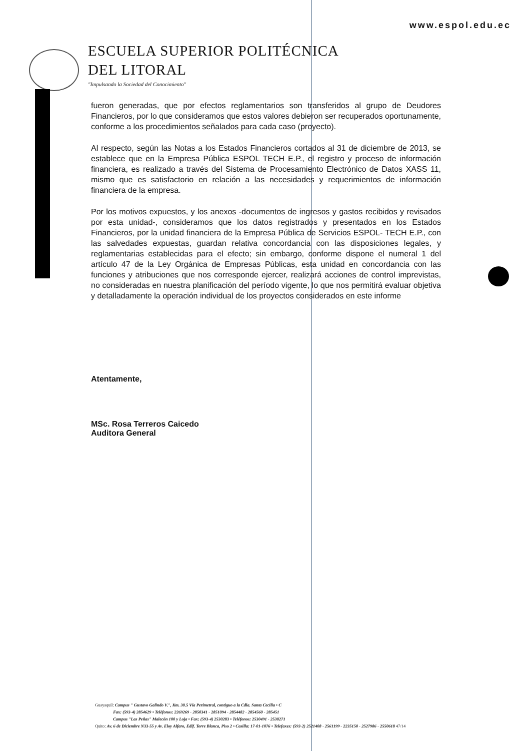www.espol.edu.ec
ESCUELA SUPERIOR POLITÉCNICA
DEL LITORAL
"Impulsando la Sociedad del Conocimiento"
fueron generadas, que por efectos reglamentarios son transferidos al grupo de Deudores Financieros, por lo que consideramos que estos valores debieron ser recuperados oportunamente, conforme a los procedimientos señalados para cada caso (proyecto).
Al respecto, según las Notas a los Estados Financieros cortados al 31 de diciembre de 2013, se establece que en la Empresa Pública ESPOL TECH E.P., el registro y proceso de información financiera, es realizado a través del Sistema de Procesamiento Electrónico de Datos XASS 11, mismo que es satisfactorio en relación a las necesidades y requerimientos de información financiera de la empresa.
Por los motivos expuestos, y los anexos -documentos de ingresos y gastos recibidos y revisados por esta unidad-, consideramos que los datos registrados y presentados en los Estados Financieros, por la unidad financiera de la Empresa Pública de Servicios ESPOL- TECH E.P., con las salvedades expuestas, guardan relativa concordancia con las disposiciones legales, y reglamentarias establecidas para el efecto; sin embargo, conforme dispone el numeral 1 del artículo 47 de la Ley Orgánica de Empresas Públicas, esta unidad en concordancia con las funciones y atribuciones que nos corresponde ejercer, realizará acciones de control imprevistas, no consideradas en nuestra planificación del período vigente, lo que nos permitirá evaluar objetiva y detalladamente la operación individual de los proyectos considerados en este informe
Atentamente,
MSc. Rosa Terreros Caicedo
Auditora General
Guayaquil: Campus " Gustavo Galindo V.", Km. 30.5 Vía Perimetral, contiguo a la Cdla. Santa Cecilia • C
Fax: (593-4) 2854629 • Teléfonos: 2269269 - 2850341 - 2851094 - 2854482 - 2854560 - 285451
Campus "Las Peñas" Malecón 100 y Loja • Fax: (593-4) 2530283 • Teléfonos: 2530491 - 2530271
Quito: Av. 6 de Diciembre N33-55 y Av. Eloy Alfaro, Edif. Torre Blanca, Piso 2 • Casilla: 17-01-1076 • Telefaxes: (593-2) 2521408 - 2561199 - 2235150 - 2527986 - 2550618 47/14